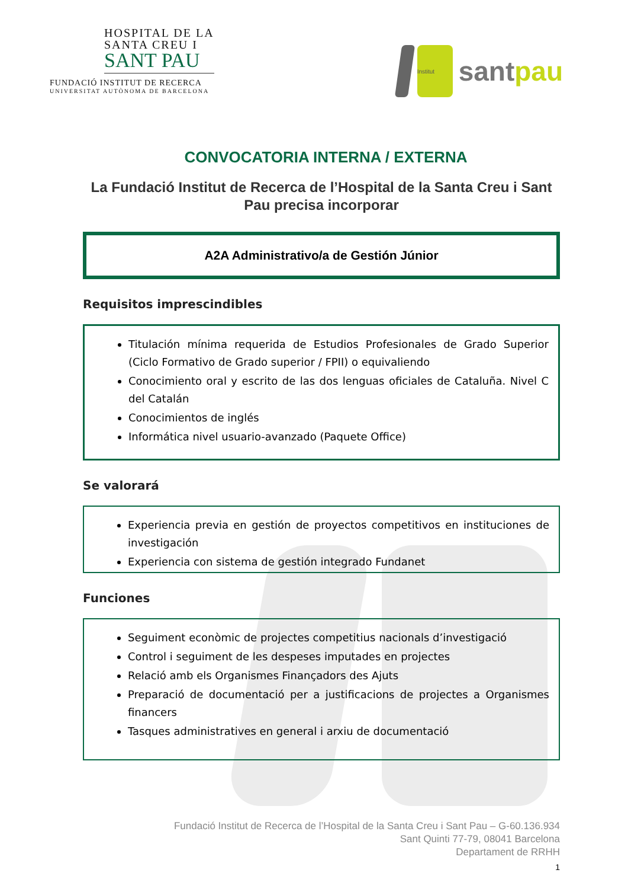HOSPITAL DE LA
SANTA CREU I
SANT PAU
FUNDACIÓ INSTITUT DE RECERCA
UNIVERSITAT AUTÒNOMA DE BARCELONA
Institut
santpau
CONVOCATORIA INTERNA / EXTERNA
La Fundació Institut de Recerca de l’Hospital de la Santa Creu i Sant Pau precisa incorporar
A2A Administrativo/a de Gestión Júnior
Requisitos imprescindibles
Titulación mínima requerida de Estudios Profesionales de Grado Superior (Ciclo Formativo de Grado superior / FPII) o equivaliendo
Conocimiento oral y escrito de las dos lenguas oficiales de Cataluña. Nivel C del Catalán
Conocimientos de inglés
Informática nivel usuario-avanzado (Paquete Office)
Se valorará
Experiencia previa en gestión de proyectos competitivos en instituciones de investigación
Experiencia con sistema de gestión integrado Fundanet
Funciones
Seguiment econòmic de projectes competitius nacionals d’investigació
Control i seguiment de les despeses imputades en projectes
Relació amb els Organismes Finançadors des Ajuts
Preparació de documentació per a justificacions de projectes a Organismes financers
Tasques administratives en general i arxiu de documentació
Fundació Institut de Recerca de l’Hospital de la Santa Creu i Sant Pau – G-60.136.934
Sant Quinti 77-79, 08041 Barcelona
Departament de RRHH
1